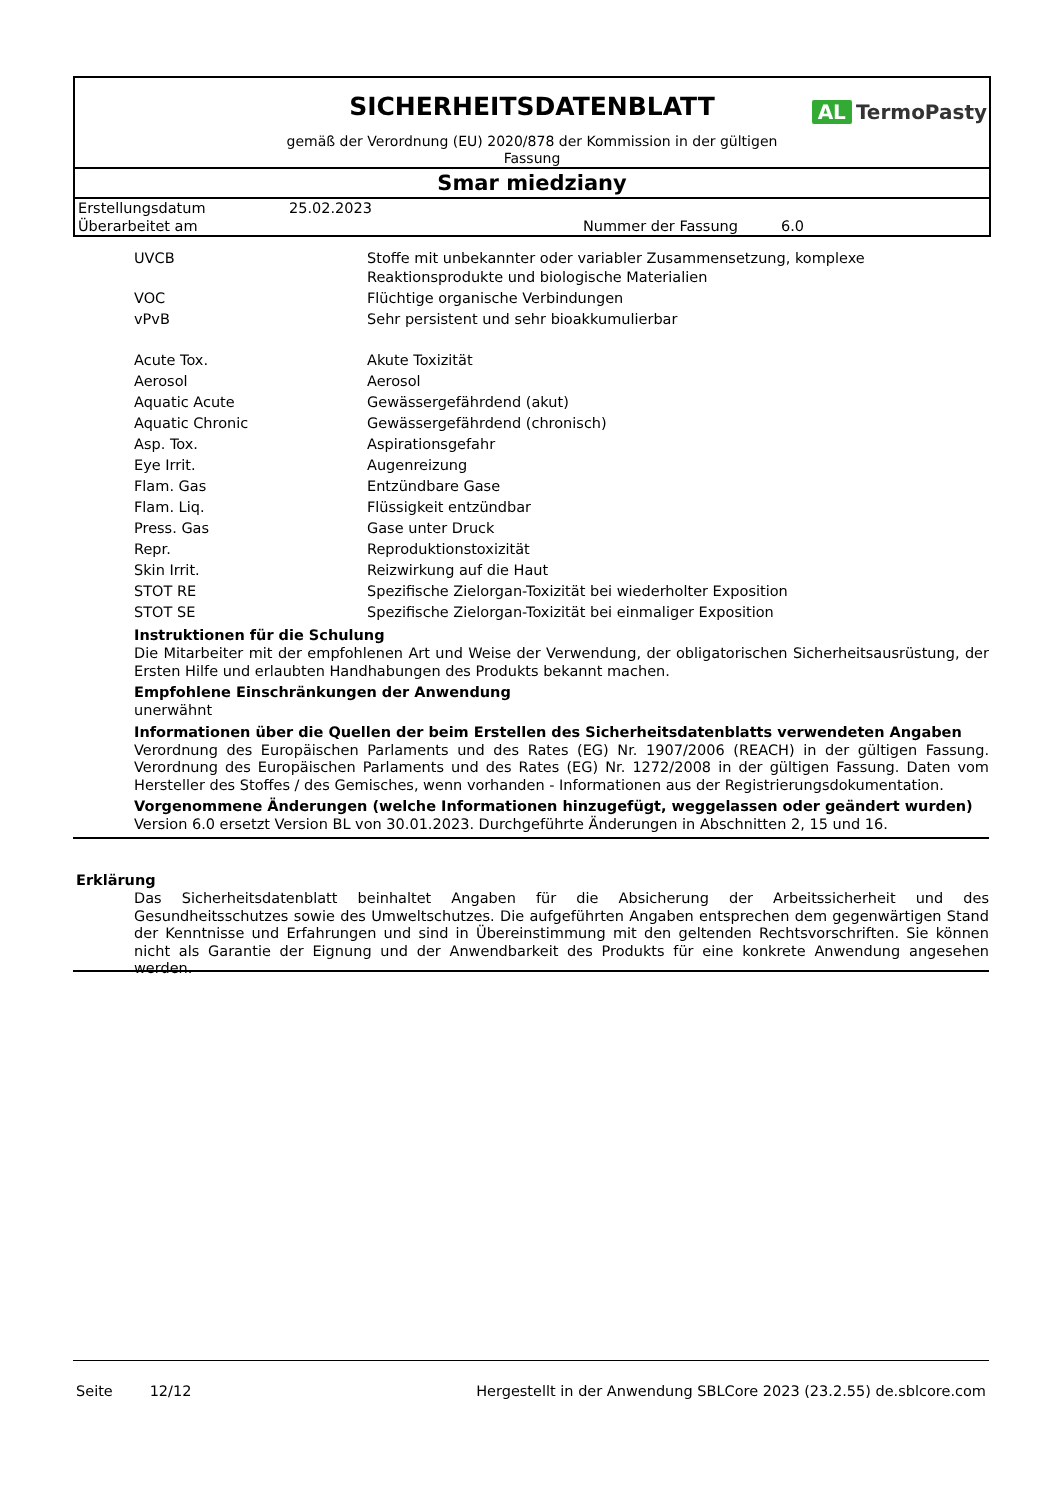SICHERHEITSDATENBLATT
AL TermoPasty
gemäß der Verordnung (EU) 2020/878 der Kommission in der gültigen Fassung
Smar miedziany
| Erstellungsdatum | 25.02.2023 | | |
| Überarbeitet am | | Nummer der Fassung | 6.0 |
| UVCB | Stoffe mit unbekannter oder variabler Zusammensetzung, komplexe Reaktionsprodukte und biologische Materialien |
| VOC | Flüchtige organische Verbindungen |
| vPvB | Sehr persistent und sehr bioakkumulierbar |
| Acute Tox. | Akute Toxizität |
| Aerosol | Aerosol |
| Aquatic Acute | Gewässergefährdend (akut) |
| Aquatic Chronic | Gewässergefährdend (chronisch) |
| Asp. Tox. | Aspirationsgefahr |
| Eye Irrit. | Augenreizung |
| Flam. Gas | Entzündbare Gase |
| Flam. Liq. | Flüssigkeit entzündbar |
| Press. Gas | Gase unter Druck |
| Repr. | Reproduktionstoxizität |
| Skin Irrit. | Reizwirkung auf die Haut |
| STOT RE | Spezifische Zielorgan-Toxizität bei wiederholter Exposition |
| STOT SE | Spezifische Zielorgan-Toxizität bei einmaliger Exposition |
Instruktionen für die Schulung
Die Mitarbeiter mit der empfohlenen Art und Weise der Verwendung, der obligatorischen Sicherheitsausrüstung, der Ersten Hilfe und erlaubten Handhabungen des Produkts bekannt machen.
Empfohlene Einschränkungen der Anwendung
unerwähnt
Informationen über die Quellen der beim Erstellen des Sicherheitsdatenblatts verwendeten Angaben
Verordnung des Europäischen Parlaments und des Rates (EG) Nr. 1907/2006 (REACH) in der gültigen Fassung. Verordnung des Europäischen Parlaments und des Rates (EG) Nr. 1272/2008 in der gültigen Fassung. Daten vom Hersteller des Stoffes / des Gemisches, wenn vorhanden - Informationen aus der Registrierungsdokumentation.
Vorgenommene Änderungen (welche Informationen hinzugefügt, weggelassen oder geändert wurden)
Version 6.0 ersetzt Version BL von 30.01.2023. Durchgeführte Änderungen in Abschnitten 2, 15 und 16.
Erklärung
Das Sicherheitsdatenblatt beinhaltet Angaben für die Absicherung der Arbeitssicherheit und des Gesundheitsschutzes sowie des Umweltschutzes. Die aufgeführten Angaben entsprechen dem gegenwärtigen Stand der Kenntnisse und Erfahrungen und sind in Übereinstimmung mit den geltenden Rechtsvorschriften. Sie können nicht als Garantie der Eignung und der Anwendbarkeit des Produkts für eine konkrete Anwendung angesehen werden.
Seite 12/12 Hergestellt in der Anwendung SBLCore 2023 (23.2.55) de.sblcore.com